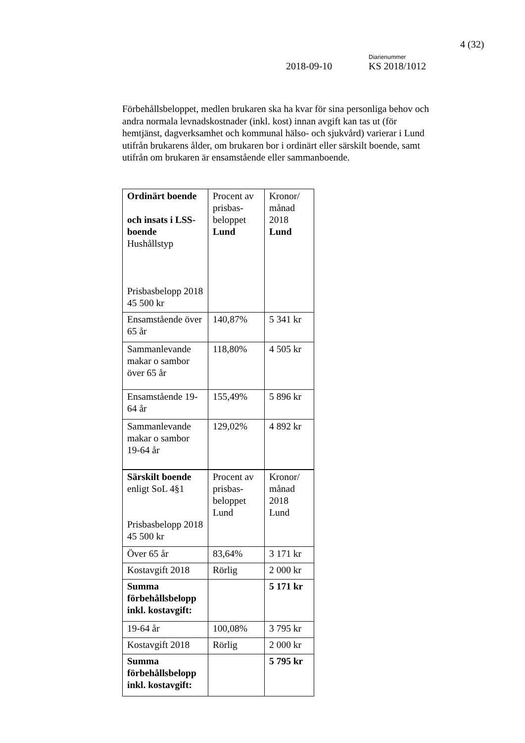4 (32)
Diarienummer
2018-09-10 KS 2018/1012
Förbehållsbeloppet, medlen brukaren ska ha kvar för sina personliga behov och andra normala levnadskostnader (inkl. kost) innan avgift kan tas ut (för hemtjänst, dagverksamhet och kommunal hälso- och sjukvård) varierar i Lund utifrån brukarens ålder, om brukaren bor i ordinärt eller särskilt boende, samt utifrån om brukaren är ensamstående eller sammanboende.
| Ordinärt boende och insats i LSS-boende Hushållstyp Prisbasbelopp 2018 45 500 kr | Procent av prisbas-beloppet Lund | Kronor/ månad 2018 Lund |
| Ensamstående över 65 år | 140,87% | 5 341 kr |
| Sammanlevande makar o sambor över 65 år | 118,80% | 4 505 kr |
| Ensamstående 19-64 år | 155,49% | 5 896 kr |
| Sammanlevande makar o sambor 19-64 år | 129,02% | 4 892 kr |
| Särskilt boende enligt SoL 4§1 Prisbasbelopp 2018 45 500 kr | Procent av prisbas-beloppet Lund | Kronor/ månad 2018 Lund |
| Över 65 år | 83,64% | 3 171 kr |
| Kostavgift 2018 | Rörlig | 2 000 kr |
| Summa förbehållsbelopp inkl. kostavgift: | | 5 171 kr |
| 19-64 år | 100,08% | 3 795 kr |
| Kostavgift 2018 | Rörlig | 2 000 kr |
| Summa förbehållsbelopp inkl. kostavgift: | | 5 795 kr |